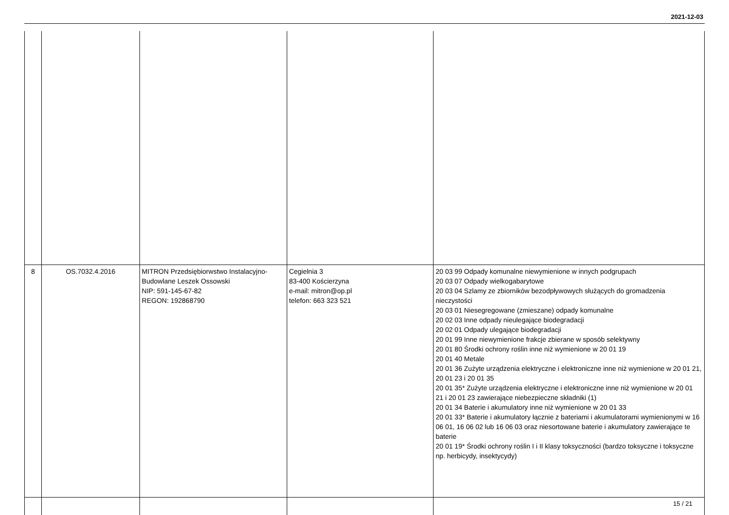2021-12-03
| 8 | OS.7032.4.2016 | MITRON Przedsiębiorwstwo Instalacyjno-Budowlane Leszek Ossowski NIP: 591-145-67-82 REGON: 192868790 | Cegielnia 3 83-400 Kościerzyna e-mail: mitron@op.pl telefon: 663 323 521 | 20 03 99 Odpady komunalne niewymienione w innych podgrupach 20 03 07 Odpady wielkogabarytowe 20 03 04 Szlamy ze zbiorników bezodpływowych służących do gromadzenia nieczystości 20 03 01 Niesegregowane (zmieszane) odpady komunalne 20 02 03 Inne odpady nieulegające biodegradacji 20 02 01 Odpady ulegające biodegradacji 20 01 99 Inne niewymienione frakcje zbierane w sposób selektywny 20 01 80 Środki ochrony roślin inne niż wymienione w 20 01 19 20 01 40 Metale 20 01 36 Zużyte urządzenia elektryczne i elektroniczne inne niż wymienione w 20 01 21, 20 01 23 i 20 01 35 20 01 35* Zużyte urządzenia elektryczne i elektroniczne inne niż wymienione w 20 01 21 i 20 01 23 zawierające niebezpieczne składniki (1) 20 01 34 Baterie i akumulatory inne niż wymienione w 20 01 33 20 01 33* Baterie i akumulatory łącznie z bateriami i akumulatorami wymienionymi w 16 06 01, 16 06 02 lub 16 06 03 oraz niesortowane baterie i akumulatory zawierające te baterie 20 01 19* Środki ochrony roślin I i II klasy toksyczności (bardzo toksyczne i toksyczne np. herbicydy, insektycydy) |
15 / 21